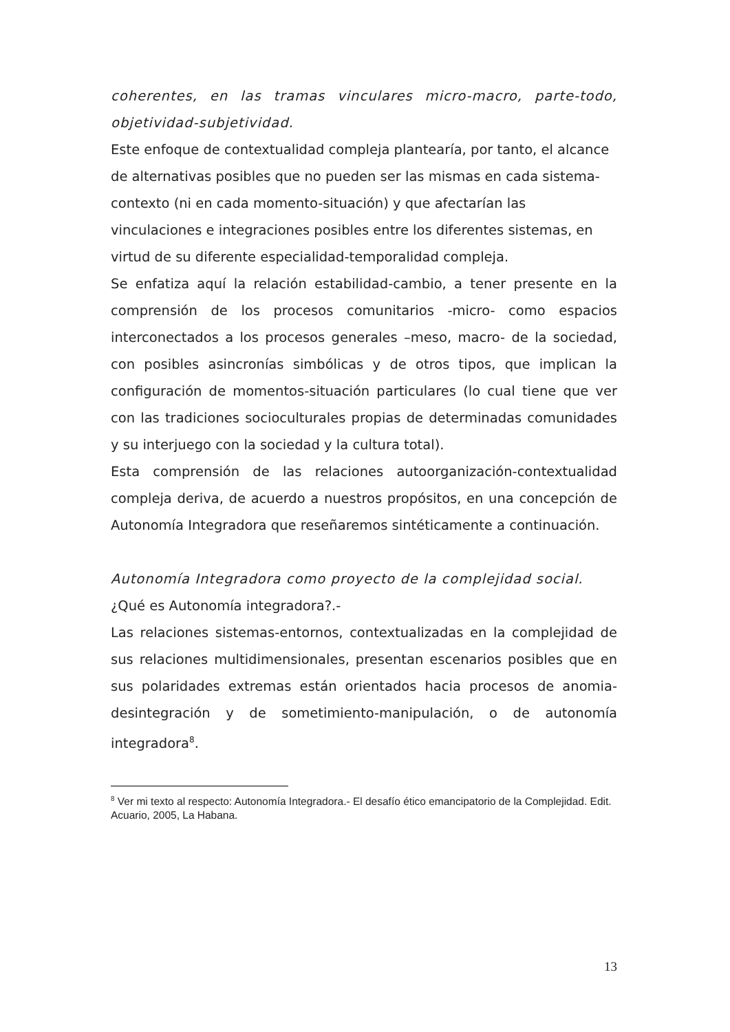coherentes, en las tramas vinculares micro-macro, parte-todo, objetividad-subjetividad.
Este enfoque de contextualidad compleja plantearía, por tanto, el alcance de alternativas posibles que no pueden ser las mismas en cada sistema-contexto (ni en cada momento-situación) y que afectarían las vinculaciones e integraciones posibles entre los diferentes sistemas, en virtud de su diferente especialidad-temporalidad compleja.
Se enfatiza aquí la relación estabilidad-cambio, a tener presente en la comprensión de los procesos comunitarios -micro- como espacios interconectados a los procesos generales –meso, macro- de la sociedad, con posibles asincronías simbólicas y de otros tipos, que implican la configuración de momentos-situación particulares (lo cual tiene que ver con las tradiciones socioculturales propias de determinadas comunidades y su interjuego con la sociedad y la cultura total).
Esta comprensión de las relaciones autoorganización-contextualidad compleja deriva, de acuerdo a nuestros propósitos, en una concepción de Autonomía Integradora que reseñaremos sintéticamente a continuación.
Autonomía Integradora como proyecto de la complejidad social.
¿Qué es Autonomía integradora?.-
Las relaciones sistemas-entornos, contextualizadas en la complejidad de sus relaciones multidimensionales, presentan escenarios posibles que en sus polaridades extremas están orientados hacia procesos de anomia-desintegración y de sometimiento-manipulación, o de autonomía integradora<sup>8</sup>.
<sup>8</sup> Ver mi texto al respecto: Autonomía Integradora.- El desafío ético emancipatorio de la Complejidad. Edit. Acuario, 2005, La Habana.
13